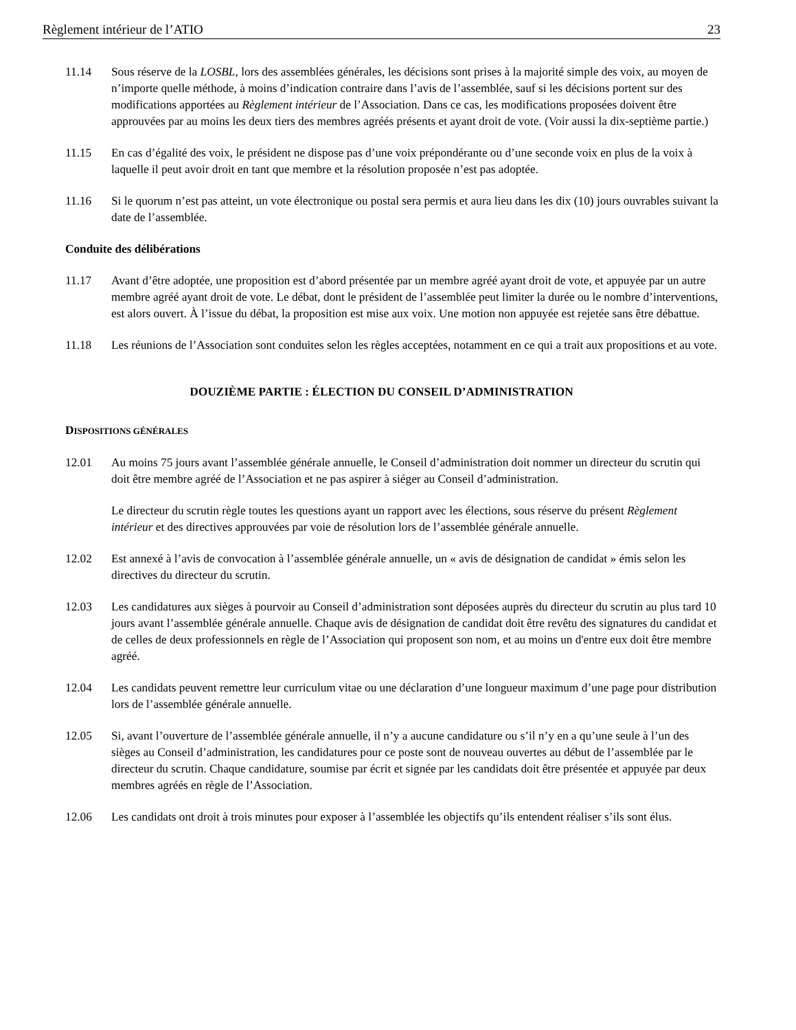Règlement intérieur de l’ATIO 23
11.14 Sous réserve de la LOSBL, lors des assemblées générales, les décisions sont prises à la majorité simple des voix, au moyen de n’importe quelle méthode, à moins d’indication contraire dans l’avis de l’assemblée, sauf si les décisions portent sur des modifications apportées au Règlement intérieur de l’Association. Dans ce cas, les modifications proposées doivent être approuvées par au moins les deux tiers des membres agréés présents et ayant droit de vote. (Voir aussi la dix-septième partie.)
11.15 En cas d’égalité des voix, le président ne dispose pas d’une voix prépondérante ou d’une seconde voix en plus de la voix à laquelle il peut avoir droit en tant que membre et la résolution proposée n’est pas adoptée.
11.16 Si le quorum n’est pas atteint, un vote électronique ou postal sera permis et aura lieu dans les dix (10) jours ouvrables suivant la date de l’assemblée.
Conduite des délibérations
11.17 Avant d’être adoptée, une proposition est d’abord présentée par un membre agréé ayant droit de vote, et appuyée par un autre membre agréé ayant droit de vote. Le débat, dont le président de l’assemblée peut limiter la durée ou le nombre d’interventions, est alors ouvert. À l’issue du débat, la proposition est mise aux voix. Une motion non appuyée est rejetée sans être débattue.
11.18 Les réunions de l’Association sont conduites selon les règles acceptées, notamment en ce qui a trait aux propositions et au vote.
DOUZIÈME PARTIE : ÉLECTION DU CONSEIL D’ADMINISTRATION
DISPOSITIONS GÉNÉRALES
12.01 Au moins 75 jours avant l’assemblée générale annuelle, le Conseil d’administration doit nommer un directeur du scrutin qui doit être membre agréé de l’Association et ne pas aspirer à siéger au Conseil d’administration.
Le directeur du scrutin règle toutes les questions ayant un rapport avec les élections, sous réserve du présent Règlement intérieur et des directives approuvées par voie de résolution lors de l’assemblée générale annuelle.
12.02 Est annexé à l’avis de convocation à l’assemblée générale annuelle, un « avis de désignation de candidat » émis selon les directives du directeur du scrutin.
12.03 Les candidatures aux sièges à pourvoir au Conseil d’administration sont déposées auprès du directeur du scrutin au plus tard 10 jours avant l’assemblée générale annuelle. Chaque avis de désignation de candidat doit être revêtu des signatures du candidat et de celles de deux professionnels en règle de l’Association qui proposent son nom, et au moins un d'entre eux doit être membre agréé.
12.04 Les candidats peuvent remettre leur curriculum vitae ou une déclaration d’une longueur maximum d’une page pour distribution lors de l’assemblée générale annuelle.
12.05 Si, avant l’ouverture de l’assemblée générale annuelle, il n’y a aucune candidature ou s’il n’y en a qu’une seule à l’un des sièges au Conseil d’administration, les candidatures pour ce poste sont de nouveau ouvertes au début de l’assemblée par le directeur du scrutin. Chaque candidature, soumise par écrit et signée par les candidats doit être présentée et appuyée par deux membres agréés en règle de l’Association.
12.06 Les candidats ont droit à trois minutes pour exposer à l’assemblée les objectifs qu’ils entendent réaliser s’ils sont élus.